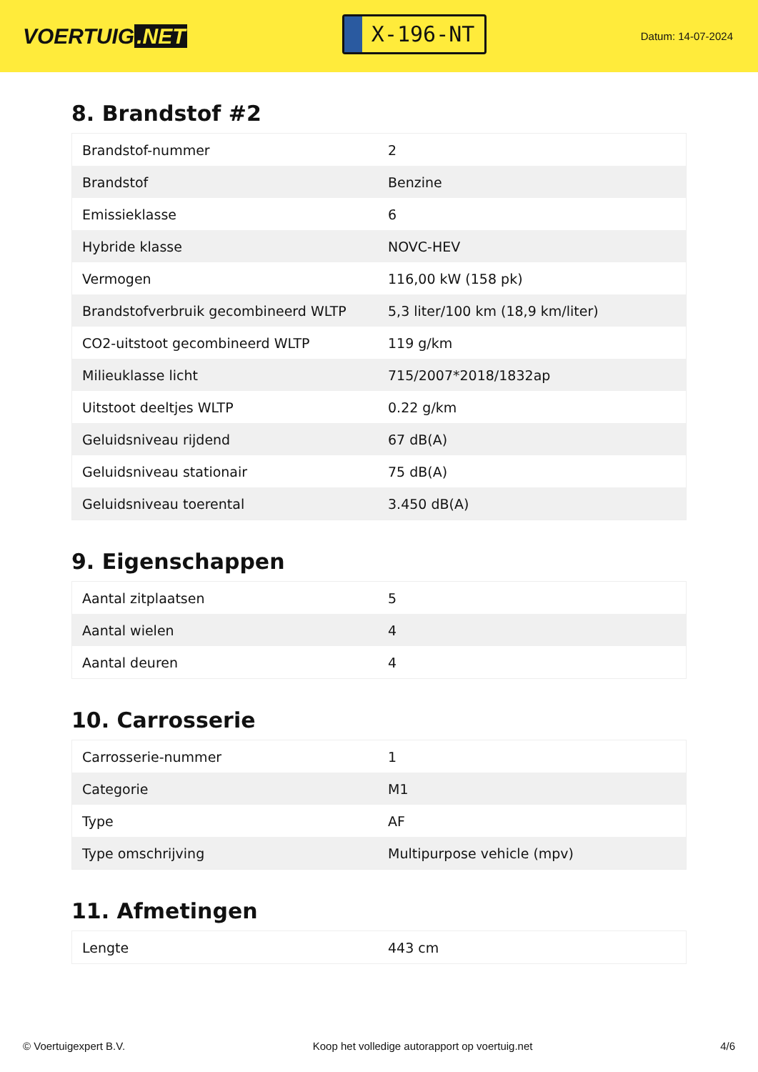VOERTUIG.NET
X-196-NT
Datum: 14-07-2024
8. Brandstof #2
| Brandstof-nummer | 2 |
| Brandstof | Benzine |
| Emissieklasse | 6 |
| Hybride klasse | NOVC-HEV |
| Vermogen | 116,00 kW (158 pk) |
| Brandstofverbruik gecombineerd WLTP | 5,3 liter/100 km (18,9 km/liter) |
| CO2-uitstoot gecombineerd WLTP | 119 g/km |
| Milieuklasse licht | 715/2007*2018/1832ap |
| Uitstoot deeltjes WLTP | 0.22 g/km |
| Geluidsniveau rijdend | 67 dB(A) |
| Geluidsniveau stationair | 75 dB(A) |
| Geluidsniveau toerental | 3.450 dB(A) |
9. Eigenschappen
| Aantal zitplaatsen | 5 |
| Aantal wielen | 4 |
| Aantal deuren | 4 |
10. Carrosserie
| Carrosserie-nummer | 1 |
| Categorie | M1 |
| Type | AF |
| Type omschrijving | Multipurpose vehicle (mpv) |
11. Afmetingen
| Lengte | 443 cm |
© Voertuigexpert B.V. Koop het volledige autorapport op voertuig.net 4/6